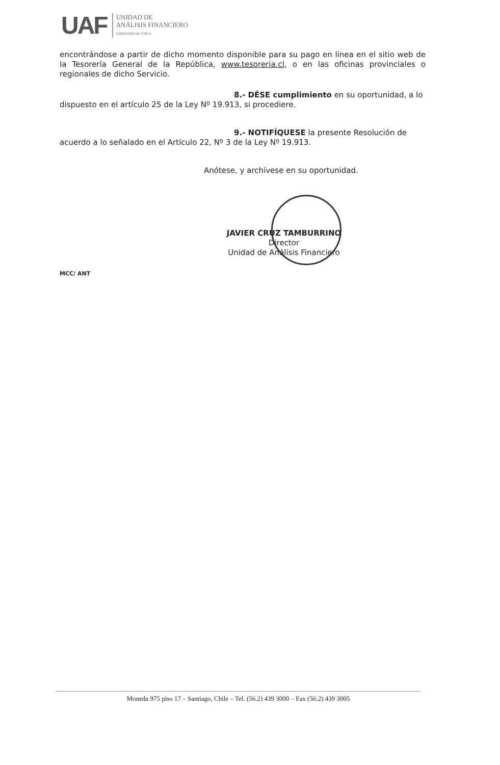UAF
UNIDAD DE
ANÁLISIS FINANCIERO
GOBIERNO DE CHILE
encontrándose a partir de dicho momento disponible para su pago en línea en el sitio web de la Tesorería General de la República, www.tesoreria.cl, o en las oficinas provinciales o regionales de dicho Servicio.
8.- DÉSE cumplimiento en su oportunidad, a lo
dispuesto en el artículo 25 de la Ley Nº 19.913, si procediere.
9.- NOTIFÍQUESE la presente Resolución de
acuerdo a lo señalado en el Artículo 22, Nº 3 de la Ley Nº 19.913.
Anótese, y archívese en su oportunidad.
JAVIER CRUZ TAMBURRINO
Director
Unidad de Análisis Financiero
MCC/ ANT
Moneda 975 piso 17 – Santiago, Chile – Tel. (56.2) 439 3000 – Fax (56.2) 439 3005